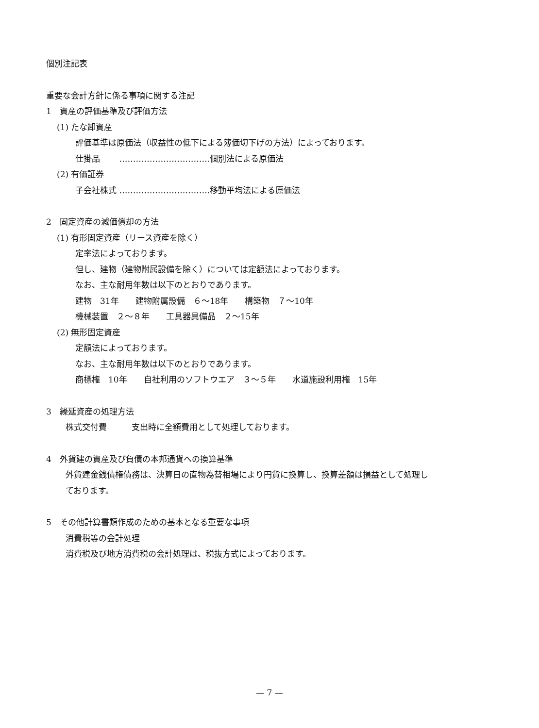個別注記表
重要な会計方針に係る事項に関する注記
1　資産の評価基準及び評価方法
(1) たな卸資産
評価基準は原価法（収益性の低下による簿価切下げの方法）によっております。
仕掛品　　 ……………………………個別法による原価法
(2) 有価証券
子会社株式 ……………………………移動平均法による原価法
2　固定資産の減価償却の方法
(1) 有形固定資産（リース資産を除く）
定率法によっております。
但し、建物（建物附属設備を除く）については定額法によっております。
なお、主な耐用年数は以下のとおりであります。
建物　31年　　建物附属設備　６～18年　　構築物　７～10年
機械装置　２～８年　　工具器具備品　２～15年
(2) 無形固定資産
定額法によっております。
なお、主な耐用年数は以下のとおりであります。
商標権　10年　　自社利用のソフトウエア　３～５年　　水道施設利用権　15年
3　繰延資産の処理方法
株式交付費　　　支出時に全額費用として処理しております。
4　外貨建の資産及び負債の本邦通貨への換算基準
外貨建金銭債権債務は、決算日の直物為替相場により円貨に換算し、換算差額は損益として処理し
ております。
5　その他計算書類作成のための基本となる重要な事項
消費税等の会計処理
消費税及び地方消費税の会計処理は、税抜方式によっております。
— 7 —